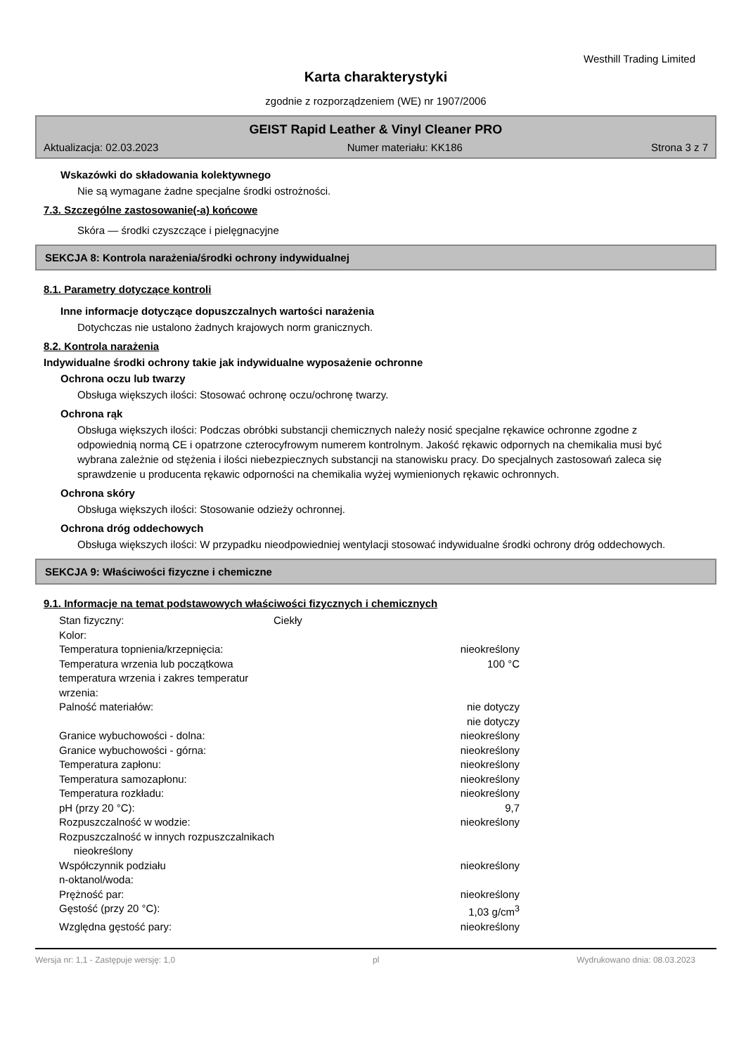Westhill Trading Limited
Karta charakterystyki
zgodnie z rozporządzeniem (WE) nr 1907/2006
GEIST Rapid Leather & Vinyl Cleaner PRO
Aktualizacja: 02.03.2023 Numer materiału: KK186 Strona 3 z 7
Wskazówki do składowania kolektywnego
Nie są wymagane żadne specjalne środki ostrożności.
7.3. Szczególne zastosowanie(-a) końcowe
Skóra — środki czyszczące i pielęgnacyjne
SEKCJA 8: Kontrola narażenia/środki ochrony indywidualnej
8.1. Parametry dotyczące kontroli
Inne informacje dotyczące dopuszczalnych wartości narażenia
Dotychczas nie ustalono żadnych krajowych norm granicznych.
8.2. Kontrola narażenia
Indywidualne środki ochrony takie jak indywidualne wyposażenie ochronne
Ochrona oczu lub twarzy
Obsługa większych ilości: Stosować ochronę oczu/ochronę twarzy.
Ochrona rąk
Obsługa większych ilości: Podczas obróbki substancji chemicznych należy nosić specjalne rękawice ochronne zgodne z odpowiednią normą CE i opatrzone czterocyfrowym numerem kontrolnym. Jakość rękawic odpornych na chemikalia musi być wybrana zależnie od stężenia i ilości niebezpiecznych substancji na stanowisku pracy. Do specjalnych zastosowań zaleca się sprawdzenie u producenta rękawic odporności na chemikalia wyżej wymienionych rękawic ochronnych.
Ochrona skóry
Obsługa większych ilości: Stosowanie odzieży ochronnej.
Ochrona dróg oddechowych
Obsługa większych ilości: W przypadku nieodpowiedniej wentylacji stosować indywidualne środki ochrony dróg oddechowych.
SEKCJA 9: Właściwości fizyczne i chemiczne
9.1. Informacje na temat podstawowych właściwości fizycznych i chemicznych
| Stan fizyczny: | Ciekły | |
| Kolor: | | |
| Temperatura topnienia/krzepnięcia: | | nieokreślony |
| Temperatura wrzenia lub początkowa temperatura wrzenia i zakres temperatur wrzenia: | | 100 °C |
| Palność materiałów: | | nie dotyczy nie dotyczy |
| Granice wybuchowości - dolna: | | nieokreślony |
| Granice wybuchowości - górna: | | nieokreślony |
| Temperatura zapłonu: | | nieokreślony |
| Temperatura samozapłonu: | | nieokreślony |
| Temperatura rozkładu: | | nieokreślony |
| pH (przy 20 °C): | | 9,7 |
| Rozpuszczalność w wodzie: | | nieokreślony |
| Rozpuszczalność w innych rozpuszczalnikach nieokreślony | | |
| Współczynnik podziału n-oktanol/woda: | | nieokreślony |
| Prężność par: | | nieokreślony |
| Gęstość (przy 20 °C): | | 1,03 g/cm<sup>3</sup> |
| Względna gęstość pary: | | nieokreślony |
Wersja nr: 1,1 - Zastępuje wersję: 1,0 pl Wydrukowano dnia: 08.03.2023